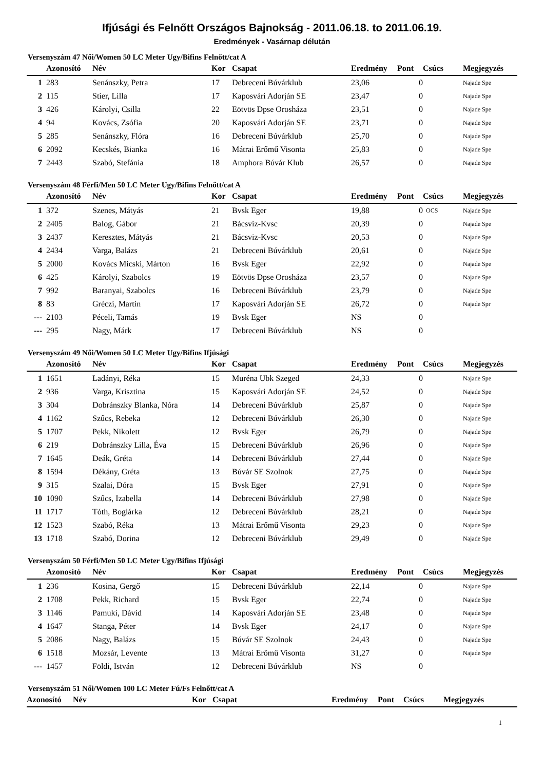Ifjúsági és Felnőtt Országos Bajnokság - 2011.06.18. to 2011.06.19.
Eredmények - Vasárnap délután
Versenyszám 47 Női/Women 50 LC Meter Ugy/Bifins Felnőtt/cat A
| | Azonosító | Név | Kor | Csapat | Eredmény | Pont | Csúcs | Megjegyzés |
| --- | --- | --- | --- | --- | --- | --- | --- | --- |
| 1 | 283 | Senánszky, Petra | 17 | Debreceni Búvárklub | 23,06 | 0 | | Najade Spe |
| 2 | 115 | Stier, Lilla | 17 | Kaposvári Adorján SE | 23,47 | 0 | | Najade Spe |
| 3 | 426 | Károlyi, Csilla | 22 | Eötvös Dpse Orosháza | 23,51 | 0 | | Najade Spe |
| 4 | 94 | Kovács, Zsófia | 20 | Kaposvári Adorján SE | 23,71 | 0 | | Najade Spe |
| 5 | 285 | Senánszky, Flóra | 16 | Debreceni Búvárklub | 25,70 | 0 | | Najade Spe |
| 6 | 2092 | Kecskés, Bianka | 16 | Mátrai Erőmű Visonta | 25,83 | 0 | | Najade Spe |
| 7 | 2443 | Szabó, Stefánia | 18 | Amphora Búvár Klub | 26,57 | 0 | | Najade Spe |
Versenyszám 48 Férfi/Men 50 LC Meter Ugy/Bifins Felnőtt/cat A
| | Azonosító | Név | Kor | Csapat | Eredmény | Pont | Csúcs | Megjegyzés |
| --- | --- | --- | --- | --- | --- | --- | --- | --- |
| 1 | 372 | Szenes, Mátyás | 21 | Bvsk Eger | 19,88 | 0 | OCS | Najade Spe |
| 2 | 2405 | Balog, Gábor | 21 | Bácsviz-Kvsc | 20,39 | 0 | | Najade Spe |
| 3 | 2437 | Keresztes, Mátyás | 21 | Bácsviz-Kvsc | 20,53 | 0 | | Najade Spe |
| 4 | 2434 | Varga, Balázs | 21 | Debreceni Búvárklub | 20,61 | 0 | | Najade Spe |
| 5 | 2000 | Kovács Micski, Márton | 16 | Bvsk Eger | 22,92 | 0 | | Najade Spe |
| 6 | 425 | Károlyi, Szabolcs | 19 | Eötvös Dpse Orosháza | 23,57 | 0 | | Najade Spe |
| 7 | 992 | Baranyai, Szabolcs | 16 | Debreceni Búvárklub | 23,79 | 0 | | Najade Spe |
| 8 | 83 | Gréczi, Martin | 17 | Kaposvári Adorján SE | 26,72 | 0 | | Najade Spr |
| --- | 2103 | Péceli, Tamás | 19 | Bvsk Eger | NS | 0 | | |
| --- | 295 | Nagy, Márk | 17 | Debreceni Búvárklub | NS | 0 | | |
Versenyszám 49 Női/Women 50 LC Meter Ugy/Bifins Ifjúsági
| | Azonosító | Név | Kor | Csapat | Eredmény | Pont | Csúcs | Megjegyzés |
| --- | --- | --- | --- | --- | --- | --- | --- | --- |
| 1 | 1651 | Ladányi, Réka | 15 | Muréna Ubk Szeged | 24,33 | 0 | | Najade Spe |
| 2 | 936 | Varga, Krisztina | 15 | Kaposvári Adorján SE | 24,52 | 0 | | Najade Spe |
| 3 | 304 | Dobránszky Blanka, Nóra | 14 | Debreceni Búvárklub | 25,87 | 0 | | Najade Spe |
| 4 | 1162 | Szűcs, Rebeka | 12 | Debreceni Búvárklub | 26,30 | 0 | | Najade Spe |
| 5 | 1707 | Pekk, Nikolett | 12 | Bvsk Eger | 26,79 | 0 | | Najade Spe |
| 6 | 219 | Dobránszky Lilla, Éva | 15 | Debreceni Búvárklub | 26,96 | 0 | | Najade Spe |
| 7 | 1645 | Deák, Gréta | 14 | Debreceni Búvárklub | 27,44 | 0 | | Najade Spe |
| 8 | 1594 | Dékány, Gréta | 13 | Búvár SE Szolnok | 27,75 | 0 | | Najade Spe |
| 9 | 315 | Szalai, Dóra | 15 | Bvsk Eger | 27,91 | 0 | | Najade Spe |
| 10 | 1090 | Szűcs, Izabella | 14 | Debreceni Búvárklub | 27,98 | 0 | | Najade Spe |
| 11 | 1717 | Tóth, Boglárka | 12 | Debreceni Búvárklub | 28,21 | 0 | | Najade Spe |
| 12 | 1523 | Szabó, Réka | 13 | Mátrai Erőmű Visonta | 29,23 | 0 | | Najade Spe |
| 13 | 1718 | Szabó, Dorina | 12 | Debreceni Búvárklub | 29,49 | 0 | | Najade Spe |
Versenyszám 50 Férfi/Men 50 LC Meter Ugy/Bifins Ifjúsági
| | Azonosító | Név | Kor | Csapat | Eredmény | Pont | Csúcs | Megjegyzés |
| --- | --- | --- | --- | --- | --- | --- | --- | --- |
| 1 | 236 | Kosina, Gergő | 15 | Debreceni Búvárklub | 22,14 | 0 | | Najade Spe |
| 2 | 1708 | Pekk, Richard | 15 | Bvsk Eger | 22,74 | 0 | | Najade Spe |
| 3 | 1146 | Pamuki, Dávid | 14 | Kaposvári Adorján SE | 23,48 | 0 | | Najade Spe |
| 4 | 1647 | Stanga, Péter | 14 | Bvsk Eger | 24,17 | 0 | | Najade Spe |
| 5 | 2086 | Nagy, Balázs | 15 | Búvár SE Szolnok | 24,43 | 0 | | Najade Spe |
| 6 | 1518 | Mozsár, Levente | 13 | Mátrai Erőmű Visonta | 31,27 | 0 | | Najade Spe |
| --- | 1457 | Földi, István | 12 | Debreceni Búvárklub | NS | 0 | | |
Versenyszám 51 Női/Women 100 LC Meter Fú/Fs Felnőtt/cat A
| | Azonosító | Név | Kor | Csapat | Eredmény | Pont | Csúcs | Megjegyzés |
| --- | --- | --- | --- | --- | --- | --- | --- | --- |
1